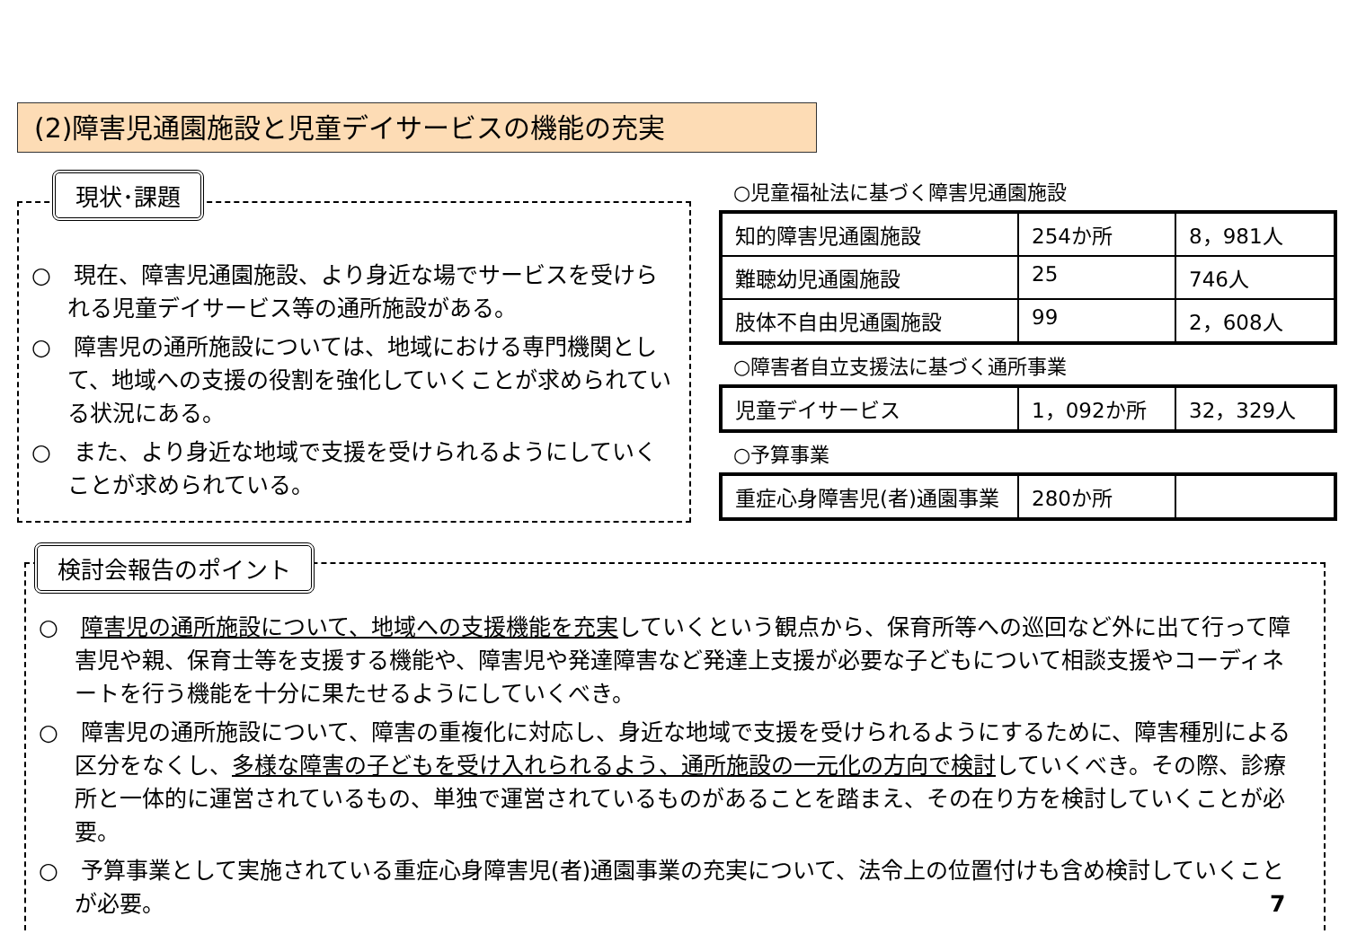(2)障害児通園施設と児童デイサービスの機能の充実
○　現在、障害児通園施設、より身近な場でサービスを受けられる児童デイサービス等の通所施設がある。
○　障害児の通所施設については、地域における専門機関として、地域への支援の役割を強化していくことが求められている状況にある。
○　また、より身近な地域で支援を受けられるようにしていくことが求められている。
現状･課題
○児童福祉法に基づく障害児通園施設
| 知的障害児通園施設 | 254か所 | 8，981人 |
| 難聴幼児通園施設 | 25 | 746人 |
| 肢体不自由児通園施設 | 99 | 2，608人 |
○障害者自立支援法に基づく通所事業
| 児童デイサービス | 1，092か所 | 32，329人 |
○予算事業
| 重症心身障害児(者)通園事業 | 280か所 | |
○　障害児の通所施設について、地域への支援機能を充実していくという観点から、保育所等への巡回など外に出て行って障害児や親、保育士等を支援する機能や、障害児や発達障害など発達上支援が必要な子どもについて相談支援やコーディネートを行う機能を十分に果たせるようにしていくべき。
○　障害児の通所施設について、障害の重複化に対応し、身近な地域で支援を受けられるようにするために、障害種別による区分をなくし、多様な障害の子どもを受け入れられるよう、通所施設の一元化の方向で検討していくべき。その際、診療所と一体的に運営されているもの、単独で運営されているものがあることを踏まえ、その在り方を検討していくことが必要。
○　予算事業として実施されている重症心身障害児(者)通園事業の充実について、法令上の位置付けも含め検討していくことが必要。 7
検討会報告のポイント